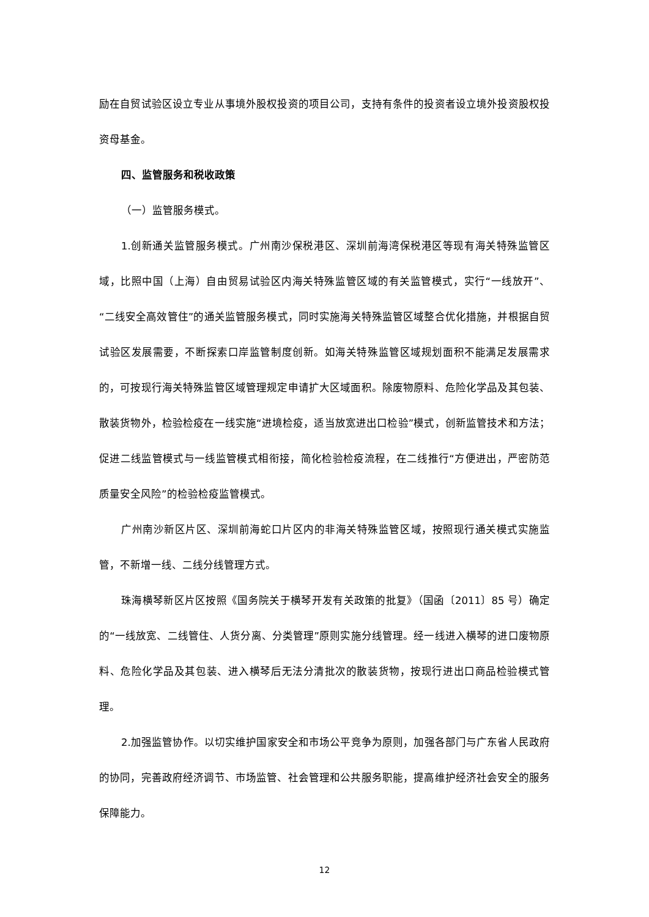励在自贸试验区设立专业从事境外股权投资的项目公司，支持有条件的投资者设立境外投资股权投资母基金。
四、监管服务和税收政策
（一）监管服务模式。
1.创新通关监管服务模式。广州南沙保税港区、深圳前海湾保税港区等现有海关特殊监管区域，比照中国（上海）自由贸易试验区内海关特殊监管区域的有关监管模式，实行“一线放开”、“二线安全高效管住”的通关监管服务模式，同时实施海关特殊监管区域整合优化措施，并根据自贸试验区发展需要，不断探索口岸监管制度创新。如海关特殊监管区域规划面积不能满足发展需求的，可按现行海关特殊监管区域管理规定申请扩大区域面积。除废物原料、危险化学品及其包装、散装货物外，检验检疫在一线实施“进境检疫，适当放宽进出口检验”模式，创新监管技术和方法；促进二线监管模式与一线监管模式相衔接，简化检验检疫流程，在二线推行“方便进出，严密防范质量安全风险”的检验检疫监管模式。
广州南沙新区片区、深圳前海蛇口片区内的非海关特殊监管区域，按照现行通关模式实施监管，不新增一线、二线分线管理方式。
珠海横琴新区片区按照《国务院关于横琴开发有关政策的批复》（国函〔2011〕85 号）确定的“一线放宽、二线管住、人货分离、分类管理”原则实施分线管理。经一线进入横琴的进口废物原料、危险化学品及其包装、进入横琴后无法分清批次的散装货物，按现行进出口商品检验模式管理。
2.加强监管协作。以切实维护国家安全和市场公平竞争为原则，加强各部门与广东省人民政府的协同，完善政府经济调节、市场监管、社会管理和公共服务职能，提高维护经济社会安全的服务保障能力。
12